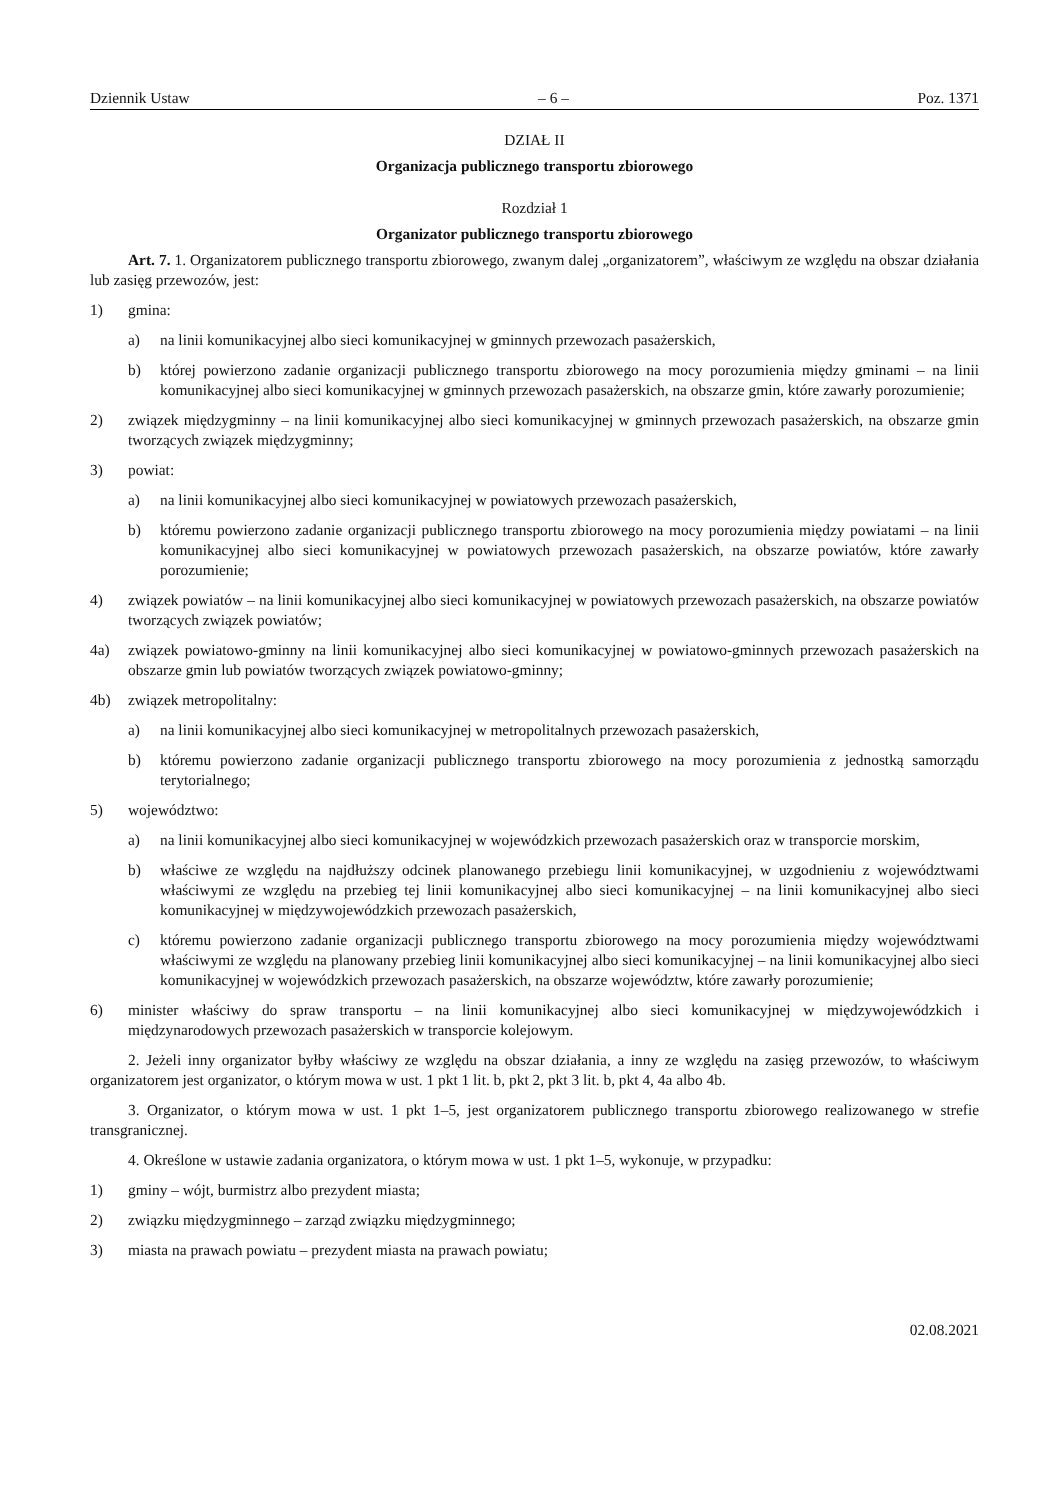Dziennik Ustaw – 6 – Poz. 1371
DZIAŁ II
Organizacja publicznego transportu zbiorowego
Rozdział 1
Organizator publicznego transportu zbiorowego
Art. 7. 1. Organizatorem publicznego transportu zbiorowego, zwanym dalej „organizatorem”, właściwym ze względu na obszar działania lub zasięg przewozów, jest:
1) gmina:
a) na linii komunikacyjnej albo sieci komunikacyjnej w gminnych przewozach pasażerskich,
b) której powierzono zadanie organizacji publicznego transportu zbiorowego na mocy porozumienia między gmi­nami – na linii komunikacyjnej albo sieci komunikacyjnej w gminnych przewozach pasażerskich, na obszarze gmin, które zawarły porozumienie;
2) związek międzygminny – na linii komunikacyjnej albo sieci komunikacyjnej w gminnych przewozach pasażerskich, na obszarze gmin tworzących związek międzygminny;
3) powiat:
a) na linii komunikacyjnej albo sieci komunikacyjnej w powiatowych przewozach pasażerskich,
b) któremu powierzono zadanie organizacji publicznego transportu zbiorowego na mocy porozumienia między powiatami – na linii komunikacyjnej albo sieci komunikacyjnej w powiatowych przewozach pasażerskich, na obszarze powiatów, które zawarły porozumienie;
4) związek powiatów – na linii komunikacyjnej albo sieci komunikacyjnej w powiatowych przewozach pasażerskich, na obszarze powiatów tworzących związek powiatów;
4a) związek powiatowo-gminny na linii komunikacyjnej albo sieci komunikacyjnej w powiatowo-gminnych przewozach pasażerskich na obszarze gmin lub powiatów tworzących związek powiatowo-gminny;
4b) związek metropolitalny:
a) na linii komunikacyjnej albo sieci komunikacyjnej w metropolitalnych przewozach pasażerskich,
b) któremu powierzono zadanie organizacji publicznego transportu zbiorowego na mocy porozumienia z jednostką samorządu terytorialnego;
5) województwo:
a) na linii komunikacyjnej albo sieci komunikacyjnej w wojewódzkich przewozach pasażerskich oraz w transporcie morskim,
b) właściwe ze względu na najdłuższy odcinek planowanego przebiegu linii komunikacyjnej, w uzgodnieniu z woje­wództwami właściwymi ze względu na przebieg tej linii komunikacyjnej albo sieci komunikacyjnej – na linii ko­munikacyjnej albo sieci komunikacyjnej w międzywojewódzkich przewozach pasażerskich,
c) któremu powierzono zadanie organizacji publicznego transportu zbiorowego na mocy porozumienia między województwami właściwymi ze względu na planowany przebieg linii komunikacyjnej albo sieci komunikacyjnej – na linii komunikacyjnej albo sieci komunikacyjnej w wojewódzkich przewozach pasażerskich, na obszarze województw, które zawarły porozumienie;
6) minister właściwy do spraw transportu – na linii komunikacyjnej albo sieci komunikacyjnej w międzywojewódzkich i międzynarodowych przewozach pasażerskich w transporcie kolejowym.
2. Jeżeli inny organizator byłby właściwy ze względu na obszar działania, a inny ze względu na zasięg przewozów, to właściwym organizatorem jest organizator, o którym mowa w ust. 1 pkt 1 lit. b, pkt 2, pkt 3 lit. b, pkt 4, 4a albo 4b.
3. Organizator, o którym mowa w ust. 1 pkt 1–5, jest organizatorem publicznego transportu zbiorowego realizowanego w strefie transgranicznej.
4. Określone w ustawie zadania organizatora, o którym mowa w ust. 1 pkt 1–5, wykonuje, w przypadku:
1) gminy – wójt, burmistrz albo prezydent miasta;
2) związku międzygminnego – zarząd związku międzygminnego;
3) miasta na prawach powiatu – prezydent miasta na prawach powiatu;
02.08.2021